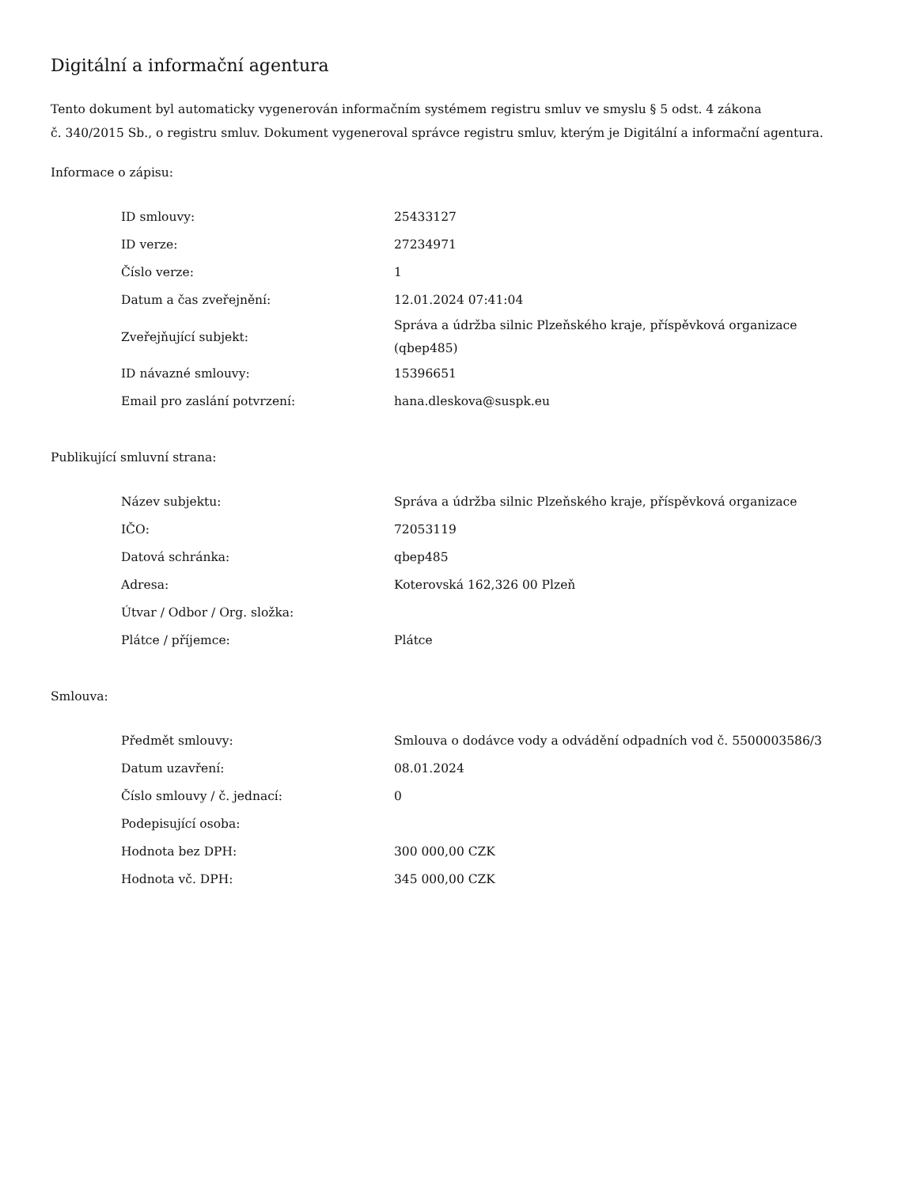Digitální a informační agentura
Tento dokument byl automaticky vygenerován informačním systémem registru smluv ve smyslu § 5 odst. 4 zákona
č. 340/2015 Sb., o registru smluv. Dokument vygeneroval správce registru smluv, kterým je Digitální a informační agentura.
Informace o zápisu:
| ID smlouvy: | 25433127 |
| ID verze: | 27234971 |
| Číslo verze: | 1 |
| Datum a čas zveřejnění: | 12.01.2024 07:41:04 |
| Zveřejňující subjekt: | Správa a údržba silnic Plzeňského kraje, příspěvková organizace (qbep485) |
| ID návazné smlouvy: | 15396651 |
| Email pro zaslání potvrzení: | hana.dleskova@suspk.eu |
Publikující smluvní strana:
| Název subjektu: | Správa a údržba silnic Plzeňského kraje, příspěvková organizace |
| IČO: | 72053119 |
| Datová schránka: | qbep485 |
| Adresa: | Koterovská 162,326 00 Plzeň |
| Útvar / Odbor / Org. složka: | |
| Plátce / příjemce: | Plátce |
Smlouva:
| Předmět smlouvy: | Smlouva o dodávce vody a odvádění odpadních vod č. 5500003586/3 |
| Datum uzavření: | 08.01.2024 |
| Číslo smlouvy / č. jednací: | 0 |
| Podepisující osoba: | |
| Hodnota bez DPH: | 300 000,00 CZK |
| Hodnota vč. DPH: | 345 000,00 CZK |